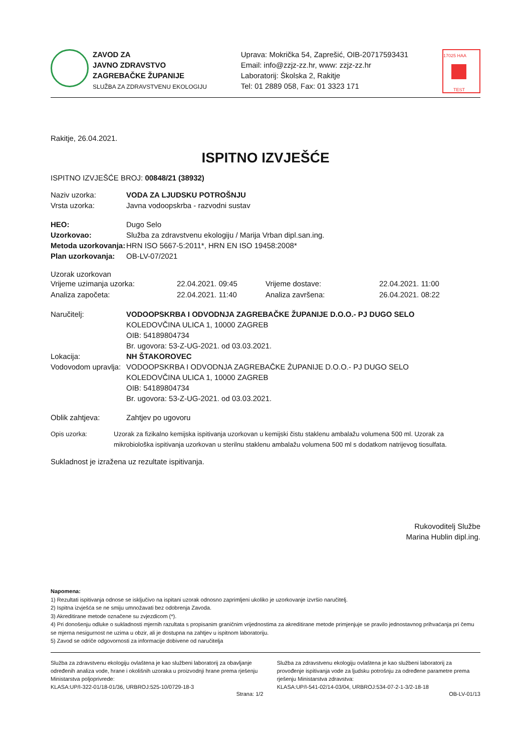ZAVOD ZA
JAVNO ZDRAVSTVO
ZAGREBAČKE ŽUPANIJE
SLUŽBA ZA ZDRAVSTVENU EKOLOGIJU
Uprava: Mokrička 54, Zaprešić, OIB-20717593431
Email: info@zzjz-zz.hr, www: zzjz-zz.hr
Laboratorij: Školska 2, Rakitje
Tel: 01 2889 058, Fax: 01 3323 171
17025 HAA
TEST
Rakitje, 26.04.2021.
ISPITNO IZVJEŠĆE
ISPITNO IZVJEŠĆE BROJ: 00848/21 (38932)
Naziv uzorka: VODA ZA LJUDSKU POTROŠNJU
Vrsta uzorka: Javna vodoopskrba - razvodni sustav
HEO: Dugo Selo
Uzorkovao: Služba za zdravstvenu ekologiju / Marija Vrban dipl.san.ing.
Metoda uzorkovanja:
HRN ISO 5667-5:2011*, HRN EN ISO 19458:2008*
Plan uzorkovanja:
OB-LV-07/2021
Uzorak uzorkovan
Vrijeme uzimanja uzorka:
22.04.2021. 09:45
Vrijeme dostave:
22.04.2021. 11:00
Analiza započeta:
22.04.2021. 11:40
Analiza završena:
26.04.2021. 08:22
Naručitelj: VODOOPSKRBA I ODVODNJA ZAGREBAČKE ŽUPANIJE D.O.O.- PJ DUGO SELO
KOLEDOVČINA ULICA 1, 10000 ZAGREB
OIB: 54189804734
Br. ugovora: 53-Z-UG-2021. od 03.03.2021.
Lokacija: NH ŠTAKOROVEC
Vodovodom upravlja:
VODOOPSKRBA I ODVODNJA ZAGREBAČKE ŽUPANIJE D.O.O.- PJ DUGO SELO
KOLEDOVČINA ULICA 1, 10000 ZAGREB
OIB: 54189804734
Br. ugovora: 53-Z-UG-2021. od 03.03.2021.
Oblik zahtjeva: Zahtjev po ugovoru
Opis uzorka: Uzorak za fizikalno kemijska ispitivanja uzorkovan u kemijski čistu staklenu ambalažu volumena 500 ml. Uzorak za mikrobiološka ispitivanja uzorkovan u sterilnu staklenu ambalažu volumena 500 ml s dodatkom natrijevog tiosulfata.
Sukladnost je izražena uz rezultate ispitivanja.
Rukovoditelj Službe
Marina Hublin dipl.ing.
Napomena:
1) Rezultati ispitivanja odnose se isključivo na ispitani uzorak odnosno zaprimljeni ukoliko je uzorkovanje izvršio naručitelj.
2) Ispitna izvješća se ne smiju umnožavati bez odobrenja Zavoda.
3) Akreditirane metode označene su zvjezdicom (*).
4) Pri donošenju odluke o sukladnosti mjernih razultata s propisanim graničnim vrijednostima za akreditirane metode primjenjuje se pravilo jednostavnog prihvaćanja pri čemu se mjerna nesigurnost ne uzima u obzir, ali je dostupna na zahtjev u ispitnom laboratoriju.
5) Zavod se odriče odgovornosti za informacije dobivene od naručitelja
Služba za zdravstvenu ekologiju ovlaštena je kao službeni laboratorij za obavljanje određenih analiza vode, hrane i okolišnih uzoraka u proizvodnji hrane prema rješenju Ministarstva poljoprivrede:
KLASA:UP/I-322-01/18-01/36, URBROJ:525-10/0729-18-3
Služba za zdravstvenu ekologiju ovlaštena je kao službeni laboratorij za provođenje ispitivanja vode za ljudsku potrošnju za određene parametre prema rješenju Ministarstva zdravstva:
KLASA:UP/I-541-02/14-03/04, URBROJ:534-07-2-1-3/2-18-18
Strana: 1/2 OB-LV-01/13